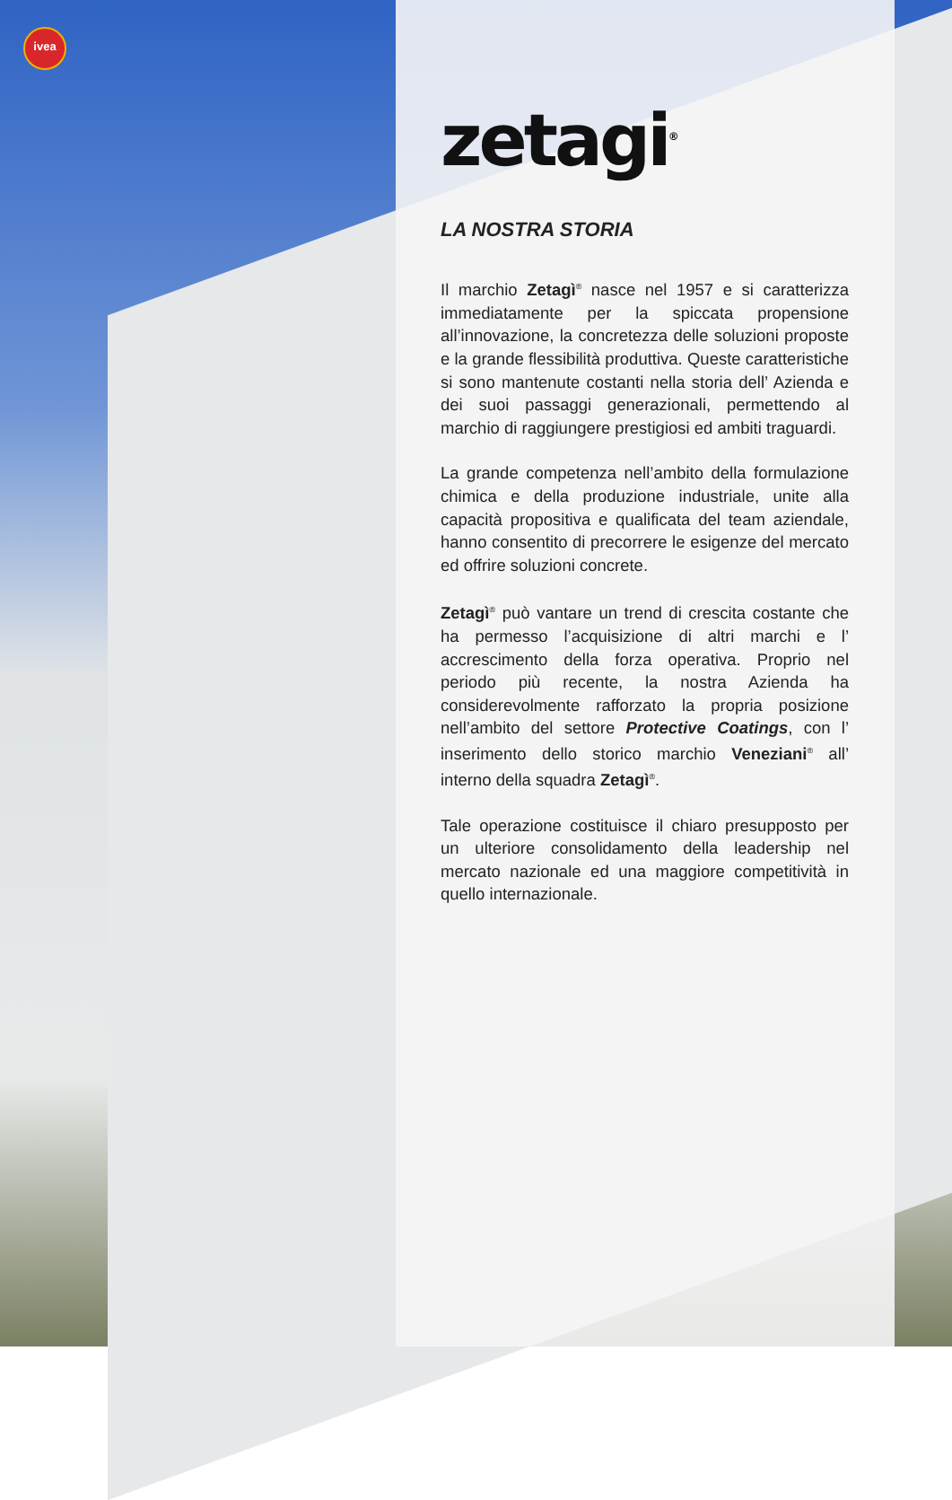ivea
zetagi<sup>®</sup>
LA NOSTRA STORIA
Il marchio Zetagì<sup>®</sup> nasce nel 1957 e si caratterizza immediatamente per la spiccata propensione all’innovazione, la concretezza delle soluzioni proposte e la grande flessibilità produttiva. Queste caratteristiche si sono mantenute costanti nella storia dell’ Azienda e dei suoi passaggi generazionali, permettendo al marchio di raggiungere prestigiosi ed ambiti traguardi.
La grande competenza nell’ambito della formulazione chimica e della produzione industriale, unite alla capacità propositiva e qualificata del team aziendale, hanno consentito di precorrere le esigenze del mercato ed offrire soluzioni concrete.
Zetagì<sup>®</sup> può vantare un trend di crescita costante che ha permesso l’acquisizione di altri marchi e l’ accrescimento della forza operativa. Proprio nel periodo più recente, la nostra Azienda ha considerevolmente rafforzato la propria posizione nell’ambito del settore Protective Coatings, con l’ inserimento dello storico marchio Veneziani<sup>®</sup> all’ interno della squadra Zetagì<sup>®</sup>.
Tale operazione costituisce il chiaro presupposto per un ulteriore consolidamento della leadership nel mercato nazionale ed una maggiore competitività in quello internazionale.